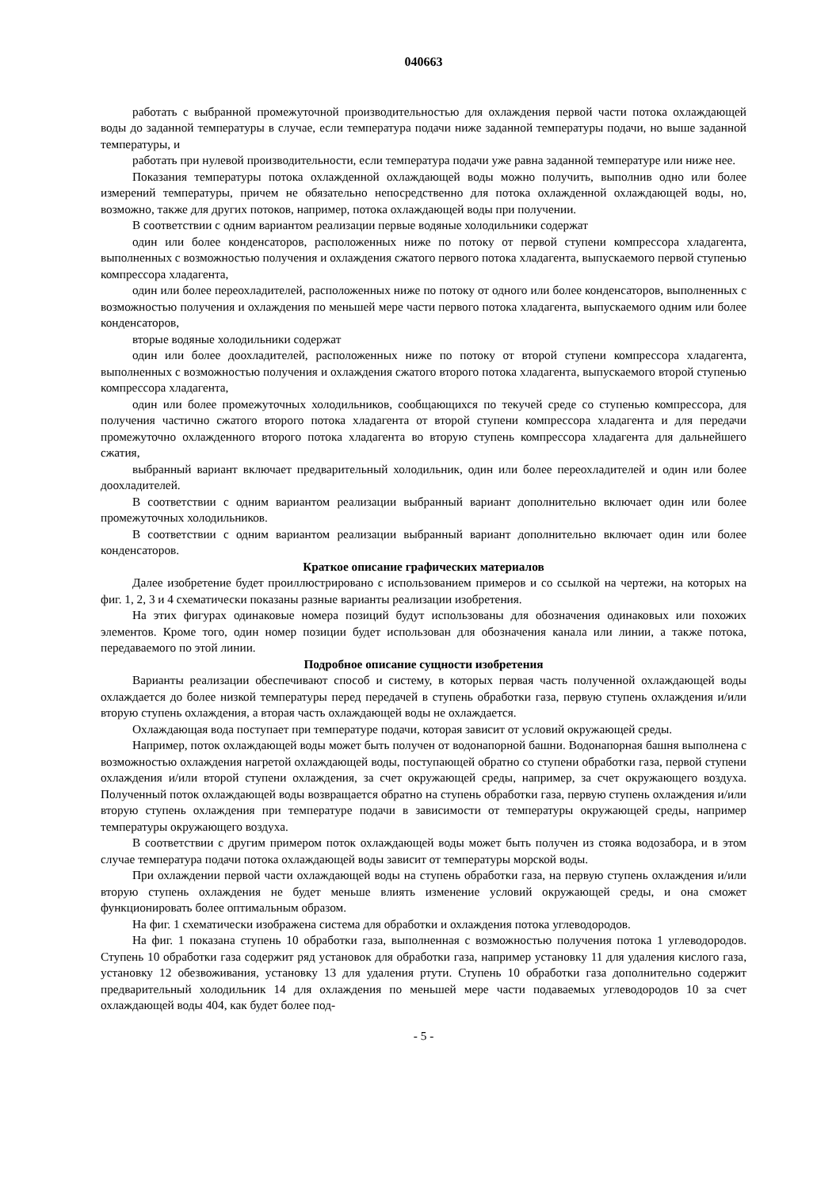040663
работать с выбранной промежуточной производительностью для охлаждения первой части потока охлаждающей воды до заданной температуры в случае, если температура подачи ниже заданной температуры подачи, но выше заданной температуры, и
работать при нулевой производительности, если температура подачи уже равна заданной температуре или ниже нее.
Показания температуры потока охлажденной охлаждающей воды можно получить, выполнив одно или более измерений температуры, причем не обязательно непосредственно для потока охлажденной охлаждающей воды, но, возможно, также для других потоков, например, потока охлаждающей воды при получении.
В соответствии с одним вариантом реализации первые водяные холодильники содержат
один или более конденсаторов, расположенных ниже по потоку от первой ступени компрессора хладагента, выполненных с возможностью получения и охлаждения сжатого первого потока хладагента, выпускаемого первой ступенью компрессора хладагента,
один или более переохладителей, расположенных ниже по потоку от одного или более конденсаторов, выполненных с возможностью получения и охлаждения по меньшей мере части первого потока хладагента, выпускаемого одним или более конденсаторов,
вторые водяные холодильники содержат
один или более доохладителей, расположенных ниже по потоку от второй ступени компрессора хладагента, выполненных с возможностью получения и охлаждения сжатого второго потока хладагента, выпускаемого второй ступенью компрессора хладагента,
один или более промежуточных холодильников, сообщающихся по текучей среде со ступенью компрессора, для получения частично сжатого второго потока хладагента от второй ступени компрессора хладагента и для передачи промежуточно охлажденного второго потока хладагента во вторую ступень компрессора хладагента для дальнейшего сжатия,
выбранный вариант включает предварительный холодильник, один или более переохладителей и один или более доохладителей.
В соответствии с одним вариантом реализации выбранный вариант дополнительно включает один или более промежуточных холодильников.
В соответствии с одним вариантом реализации выбранный вариант дополнительно включает один или более конденсаторов.
Краткое описание графических материалов
Далее изобретение будет проиллюстрировано с использованием примеров и со ссылкой на чертежи, на которых на фиг. 1, 2, 3 и 4 схематически показаны разные варианты реализации изобретения.
На этих фигурах одинаковые номера позиций будут использованы для обозначения одинаковых или похожих элементов. Кроме того, один номер позиции будет использован для обозначения канала или линии, а также потока, передаваемого по этой линии.
Подробное описание сущности изобретения
Варианты реализации обеспечивают способ и систему, в которых первая часть полученной охлаждающей воды охлаждается до более низкой температуры перед передачей в ступень обработки газа, первую ступень охлаждения и/или вторую ступень охлаждения, а вторая часть охлаждающей воды не охлаждается.
Охлаждающая вода поступает при температуре подачи, которая зависит от условий окружающей среды.
Например, поток охлаждающей воды может быть получен от водонапорной башни. Водонапорная башня выполнена с возможностью охлаждения нагретой охлаждающей воды, поступающей обратно со ступени обработки газа, первой ступени охлаждения и/или второй ступени охлаждения, за счет окружающей среды, например, за счет окружающего воздуха. Полученный поток охлаждающей воды возвращается обратно на ступень обработки газа, первую ступень охлаждения и/или вторую ступень охлаждения при температуре подачи в зависимости от температуры окружающей среды, например температуры окружающего воздуха.
В соответствии с другим примером поток охлаждающей воды может быть получен из стояка водозабора, и в этом случае температура подачи потока охлаждающей воды зависит от температуры морской воды.
При охлаждении первой части охлаждающей воды на ступень обработки газа, на первую ступень охлаждения и/или вторую ступень охлаждения не будет меньше влиять изменение условий окружающей среды, и она сможет функционировать более оптимальным образом.
На фиг. 1 схематически изображена система для обработки и охлаждения потока углеводородов.
На фиг. 1 показана ступень 10 обработки газа, выполненная с возможностью получения потока 1 углеводородов. Ступень 10 обработки газа содержит ряд установок для обработки газа, например установку 11 для удаления кислого газа, установку 12 обезвоживания, установку 13 для удаления ртути. Ступень 10 обработки газа дополнительно содержит предварительный холодильник 14 для охлаждения по меньшей мере части подаваемых углеводородов 10 за счет охлаждающей воды 404, как будет более под-
- 5 -